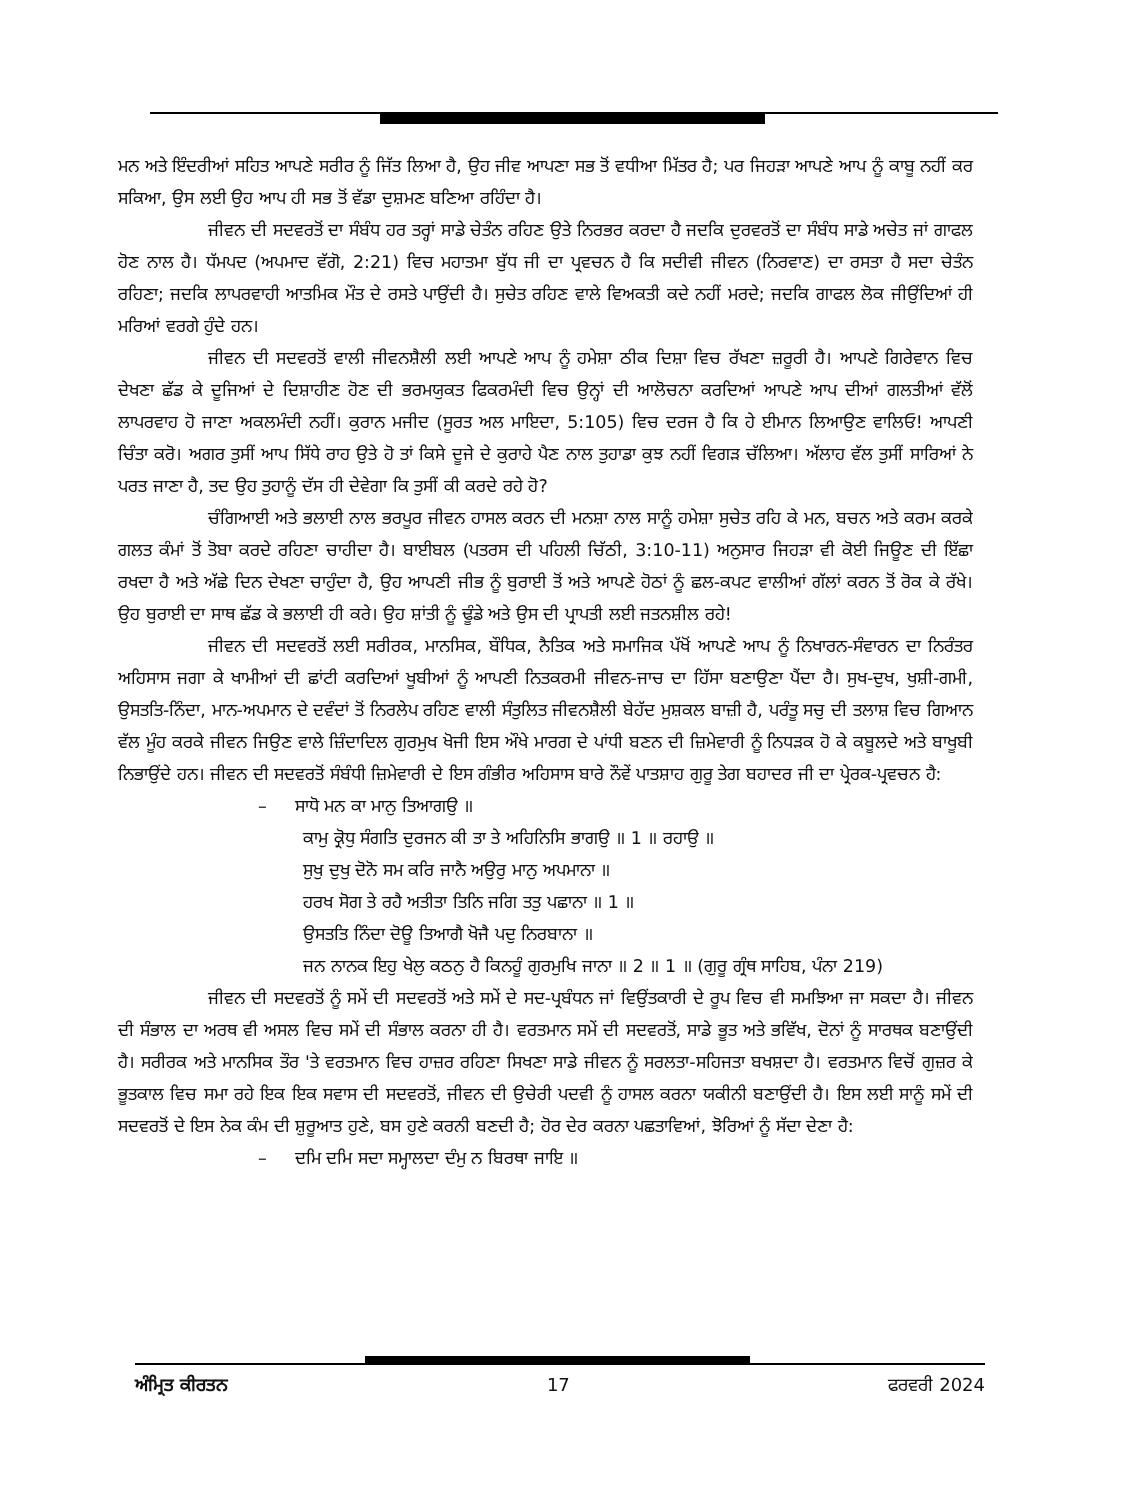ਮਨ ਅਤੇ ਇੰਦਰੀਆਂ ਸਹਿਤ ਆਪਣੇ ਸਰੀਰ ਨੂੰ ਜਿੱਤ ਲਿਆ ਹੈ, ਉਹ ਜੀਵ ਆਪਣਾ ਸਭ ਤੋਂ ਵਧੀਆ ਮਿੱਤਰ ਹੈ; ਪਰ ਜਿਹੜਾ ਆਪਣੇ ਆਪ ਨੂੰ ਕਾਬੂ ਨਹੀਂ ਕਰ ਸਕਿਆ, ਉਸ ਲਈ ਉਹ ਆਪ ਹੀ ਸਭ ਤੋਂ ਵੱਡਾ ਦੁਸ਼ਮਣ ਬਣਿਆ ਰਹਿੰਦਾ ਹੈ।
ਜੀਵਨ ਦੀ ਸਦਵਰਤੋਂ ਦਾ ਸੰਬੰਧ ਹਰ ਤਰ੍ਹਾਂ ਸਾਡੇ ਚੇਤੰਨ ਰਹਿਣ ਉਤੇ ਨਿਰਭਰ ਕਰਦਾ ਹੈ ਜਦਕਿ ਦੁਰਵਰਤੋਂ ਦਾ ਸੰਬੰਧ ਸਾਡੇ ਅਚੇਤ ਜਾਂ ਗਾਫਲ ਹੋਣ ਨਾਲ ਹੈ। ਧੱਮਪਦ (ਅਪਮਾਦ ਵੱਗੋ, 2:21) ਵਿਚ ਮਹਾਤਮਾ ਬੁੱਧ ਜੀ ਦਾ ਪ੍ਰਵਚਨ ਹੈ ਕਿ ਸਦੀਵੀ ਜੀਵਨ (ਨਿਰਵਾਣ) ਦਾ ਰਸਤਾ ਹੈ ਸਦਾ ਚੇਤੰਨ ਰਹਿਣਾ; ਜਦਕਿ ਲਾਪਰਵਾਹੀ ਆਤਮਿਕ ਮੌਤ ਦੇ ਰਸਤੇ ਪਾਉਂਦੀ ਹੈ। ਸੁਚੇਤ ਰਹਿਣ ਵਾਲੇ ਵਿਅਕਤੀ ਕਦੇ ਨਹੀਂ ਮਰਦੇ; ਜਦਕਿ ਗਾਫਲ ਲੋਕ ਜੀਉਂਦਿਆਂ ਹੀ ਮਰਿਆਂ ਵਰਗੇ ਹੁੰਦੇ ਹਨ।
ਜੀਵਨ ਦੀ ਸਦਵਰਤੋਂ ਵਾਲੀ ਜੀਵਨਸ਼ੈਲੀ ਲਈ ਆਪਣੇ ਆਪ ਨੂੰ ਹਮੇਸ਼ਾ ਠੀਕ ਦਿਸ਼ਾ ਵਿਚ ਰੱਖਣਾ ਜ਼ਰੂਰੀ ਹੈ। ਆਪਣੇ ਗਿਰੇਵਾਨ ਵਿਚ ਦੇਖਣਾ ਛੱਡ ਕੇ ਦੂਜਿਆਂ ਦੇ ਦਿਸ਼ਾਹੀਣ ਹੋਣ ਦੀ ਭਰਮਯੁਕਤ ਫਿਕਰਮੰਦੀ ਵਿਚ ਉਨ੍ਹਾਂ ਦੀ ਆਲੋਚਨਾ ਕਰਦਿਆਂ ਆਪਣੇ ਆਪ ਦੀਆਂ ਗਲਤੀਆਂ ਵੱਲੋਂ ਲਾਪਰਵਾਹ ਹੋ ਜਾਣਾ ਅਕਲਮੰਦੀ ਨਹੀਂ। ਕੁਰਾਨ ਮਜੀਦ (ਸੂਰਤ ਅਲ ਮਾਇਦਾ, 5:105) ਵਿਚ ਦਰਜ ਹੈ ਕਿ ਹੇ ਈਮਾਨ ਲਿਆਉਣ ਵਾਲਿਓ! ਆਪਣੀ ਚਿੰਤਾ ਕਰੋ। ਅਗਰ ਤੁਸੀਂ ਆਪ ਸਿੱਧੇ ਰਾਹ ਉਤੇ ਹੋ ਤਾਂ ਕਿਸੇ ਦੂਜੇ ਦੇ ਕੁਰਾਹੇ ਪੈਣ ਨਾਲ ਤੁਹਾਡਾ ਕੁਝ ਨਹੀਂ ਵਿਗੜ ਚੱਲਿਆ। ਅੱਲਾਹ ਵੱਲ ਤੁਸੀਂ ਸਾਰਿਆਂ ਨੇ ਪਰਤ ਜਾਣਾ ਹੈ, ਤਦ ਉਹ ਤੁਹਾਨੂੰ ਦੱਸ ਹੀ ਦੇਵੇਗਾ ਕਿ ਤੁਸੀਂ ਕੀ ਕਰਦੇ ਰਹੇ ਹੋ?
ਚੰਗਿਆਈ ਅਤੇ ਭਲਾਈ ਨਾਲ ਭਰਪੂਰ ਜੀਵਨ ਹਾਸਲ ਕਰਨ ਦੀ ਮਨਸ਼ਾ ਨਾਲ ਸਾਨੂੰ ਹਮੇਸ਼ਾ ਸੁਚੇਤ ਰਹਿ ਕੇ ਮਨ, ਬਚਨ ਅਤੇ ਕਰਮ ਕਰਕੇ ਗਲਤ ਕੰਮਾਂ ਤੋਂ ਤੋਬਾ ਕਰਦੇ ਰਹਿਣਾ ਚਾਹੀਦਾ ਹੈ। ਬਾਈਬਲ (ਪਤਰਸ ਦੀ ਪਹਿਲੀ ਚਿੱਠੀ, 3:10-11) ਅਨੁਸਾਰ ਜਿਹੜਾ ਵੀ ਕੋਈ ਜਿਊਣ ਦੀ ਇੱਛਾ ਰਖਦਾ ਹੈ ਅਤੇ ਅੱਛੇ ਦਿਨ ਦੇਖਣਾ ਚਾਹੁੰਦਾ ਹੈ, ਉਹ ਆਪਣੀ ਜੀਭ ਨੂੰ ਬੁਰਾਈ ਤੋਂ ਅਤੇ ਆਪਣੇ ਹੋਠਾਂ ਨੂੰ ਛਲ-ਕਪਟ ਵਾਲੀਆਂ ਗੱਲਾਂ ਕਰਨ ਤੋਂ ਰੋਕ ਕੇ ਰੱਖੇ। ਉਹ ਬੁਰਾਈ ਦਾ ਸਾਥ ਛੱਡ ਕੇ ਭਲਾਈ ਹੀ ਕਰੇ। ਉਹ ਸ਼ਾਂਤੀ ਨੂੰ ਢੂੰਡੇ ਅਤੇ ਉਸ ਦੀ ਪ੍ਰਾਪਤੀ ਲਈ ਜਤਨਸ਼ੀਲ ਰਹੇ!
ਜੀਵਨ ਦੀ ਸਦਵਰਤੋਂ ਲਈ ਸਰੀਰਕ, ਮਾਨਸਿਕ, ਬੌਧਿਕ, ਨੈਤਿਕ ਅਤੇ ਸਮਾਜਿਕ ਪੱਖੋਂ ਆਪਣੇ ਆਪ ਨੂੰ ਨਿਖਾਰਨ-ਸੰਵਾਰਨ ਦਾ ਨਿਰੰਤਰ ਅਹਿਸਾਸ ਜਗਾ ਕੇ ਖਾਮੀਆਂ ਦੀ ਛਾਂਟੀ ਕਰਦਿਆਂ ਖੂਬੀਆਂ ਨੂੰ ਆਪਣੀ ਨਿਤਕਰਮੀ ਜੀਵਨ-ਜਾਚ ਦਾ ਹਿੱਸਾ ਬਣਾਉਣਾ ਪੈਂਦਾ ਹੈ। ਸੁਖ-ਦੁਖ, ਖੁਸ਼ੀ-ਗਮੀ, ਉਸਤਤਿ-ਨਿੰਦਾ, ਮਾਨ-ਅਪਮਾਨ ਦੇ ਦਵੰਦਾਂ ਤੋਂ ਨਿਰਲੇਪ ਰਹਿਣ ਵਾਲੀ ਸੰਤੁਲਿਤ ਜੀਵਨਸ਼ੈਲੀ ਬੇਹੱਦ ਮੁਸ਼ਕਲ ਬਾਜ਼ੀ ਹੈ, ਪਰੰਤੂ ਸਚੁ ਦੀ ਤਲਾਸ਼ ਵਿਚ ਗਿਆਨ ਵੱਲ ਮੂੰਹ ਕਰਕੇ ਜੀਵਨ ਜਿਉਣ ਵਾਲੇ ਜ਼ਿੰਦਾਦਿਲ ਗੁਰਮੁਖ ਖੋਜੀ ਇਸ ਔਖੇ ਮਾਰਗ ਦੇ ਪਾਂਧੀ ਬਣਨ ਦੀ ਜ਼ਿਮੇਵਾਰੀ ਨੂੰ ਨਿਧੜਕ ਹੋ ਕੇ ਕਬੂਲਦੇ ਅਤੇ ਬਾਖੂਬੀ ਨਿਭਾਉਂਦੇ ਹਨ। ਜੀਵਨ ਦੀ ਸਦਵਰਤੋਂ ਸੰਬੰਧੀ ਜ਼ਿਮੇਵਾਰੀ ਦੇ ਇਸ ਗੰਭੀਰ ਅਹਿਸਾਸ ਬਾਰੇ ਨੌਵੇਂ ਪਾਤਸ਼ਾਹ ਗੁਰੂ ਤੇਗ ਬਹਾਦਰ ਜੀ ਦਾ ਪ੍ਰੇਰਕ-ਪ੍ਰਵਚਨ ਹੈ:
– ਸਾਧੋ ਮਨ ਕਾ ਮਾਨੁ ਤਿਆਗਉ ॥
ਕਾਮੁ ਕ੍ਰੋਧੁ ਸੰਗਤਿ ਦੁਰਜਨ ਕੀ ਤਾ ਤੇ ਅਹਿਨਿਸਿ ਭਾਗਉ ॥ 1 ॥ ਰਹਾਉ ॥
ਸੁਖੁ ਦੁਖੁ ਦੋਨੋ ਸਮ ਕਰਿ ਜਾਨੈ ਅਉਰੁ ਮਾਨੁ ਅਪਮਾਨਾ ॥
ਹਰਖ ਸੋਗ ਤੇ ਰਹੈ ਅਤੀਤਾ ਤਿਨਿ ਜਗਿ ਤਤੁ ਪਛਾਨਾ ॥ 1 ॥
ਉਸਤਤਿ ਨਿੰਦਾ ਦੋਊ ਤਿਆਗੈ ਖੋਜੈ ਪਦੁ ਨਿਰਬਾਨਾ ॥
ਜਨ ਨਾਨਕ ਇਹੁ ਖੇਲੁ ਕਠਨੁ ਹੈ ਕਿਨਹੂੰ ਗੁਰਮੁਖਿ ਜਾਨਾ ॥ 2 ॥ 1 ॥ (ਗੁਰੂ ਗ੍ਰੰਥ ਸਾਹਿਬ, ਪੰਨਾ 219)
ਜੀਵਨ ਦੀ ਸਦਵਰਤੋਂ ਨੂੰ ਸਮੇਂ ਦੀ ਸਦਵਰਤੋਂ ਅਤੇ ਸਮੇਂ ਦੇ ਸਦ-ਪ੍ਰਬੰਧਨ ਜਾਂ ਵਿਉਂਤਕਾਰੀ ਦੇ ਰੂਪ ਵਿਚ ਵੀ ਸਮਝਿਆ ਜਾ ਸਕਦਾ ਹੈ। ਜੀਵਨ ਦੀ ਸੰਭਾਲ ਦਾ ਅਰਥ ਵੀ ਅਸਲ ਵਿਚ ਸਮੇਂ ਦੀ ਸੰਭਾਲ ਕਰਨਾ ਹੀ ਹੈ। ਵਰਤਮਾਨ ਸਮੇਂ ਦੀ ਸਦਵਰਤੋਂ, ਸਾਡੇ ਭੂਤ ਅਤੇ ਭਵਿੱਖ, ਦੋਨਾਂ ਨੂੰ ਸਾਰਥਕ ਬਣਾਉਂਦੀ ਹੈ। ਸਰੀਰਕ ਅਤੇ ਮਾਨਸਿਕ ਤੌਰ 'ਤੇ ਵਰਤਮਾਨ ਵਿਚ ਹਾਜ਼ਰ ਰਹਿਣਾ ਸਿਖਣਾ ਸਾਡੇ ਜੀਵਨ ਨੂੰ ਸਰਲਤਾ-ਸਹਿਜਤਾ ਬਖਸ਼ਦਾ ਹੈ। ਵਰਤਮਾਨ ਵਿਚੋਂ ਗੁਜ਼ਰ ਕੇ ਭੂਤਕਾਲ ਵਿਚ ਸਮਾ ਰਹੇ ਇਕ ਇਕ ਸਵਾਸ ਦੀ ਸਦਵਰਤੋਂ, ਜੀਵਨ ਦੀ ਉਚੇਰੀ ਪਦਵੀ ਨੂੰ ਹਾਸਲ ਕਰਨਾ ਯਕੀਨੀ ਬਣਾਉਂਦੀ ਹੈ। ਇਸ ਲਈ ਸਾਨੂੰ ਸਮੇਂ ਦੀ ਸਦਵਰਤੋਂ ਦੇ ਇਸ ਨੇਕ ਕੰਮ ਦੀ ਸ਼ੁਰੂਆਤ ਹੁਣੇ, ਬਸ ਹੁਣੇ ਕਰਨੀ ਬਣਦੀ ਹੈ; ਹੋਰ ਦੇਰ ਕਰਨਾ ਪਛਤਾਵਿਆਂ, ਝੋਰਿਆਂ ਨੂੰ ਸੱਦਾ ਦੇਣਾ ਹੈ:
– ਦਮਿ ਦਮਿ ਸਦਾ ਸਮ੍ਹਾਲਦਾ ਦੰਮੁ ਨ ਬਿਰਥਾ ਜਾਇ ॥
ਅੰਮ੍ਰਿਤ ਕੀਰਤਨ 17 ਫਰਵਰੀ 2024